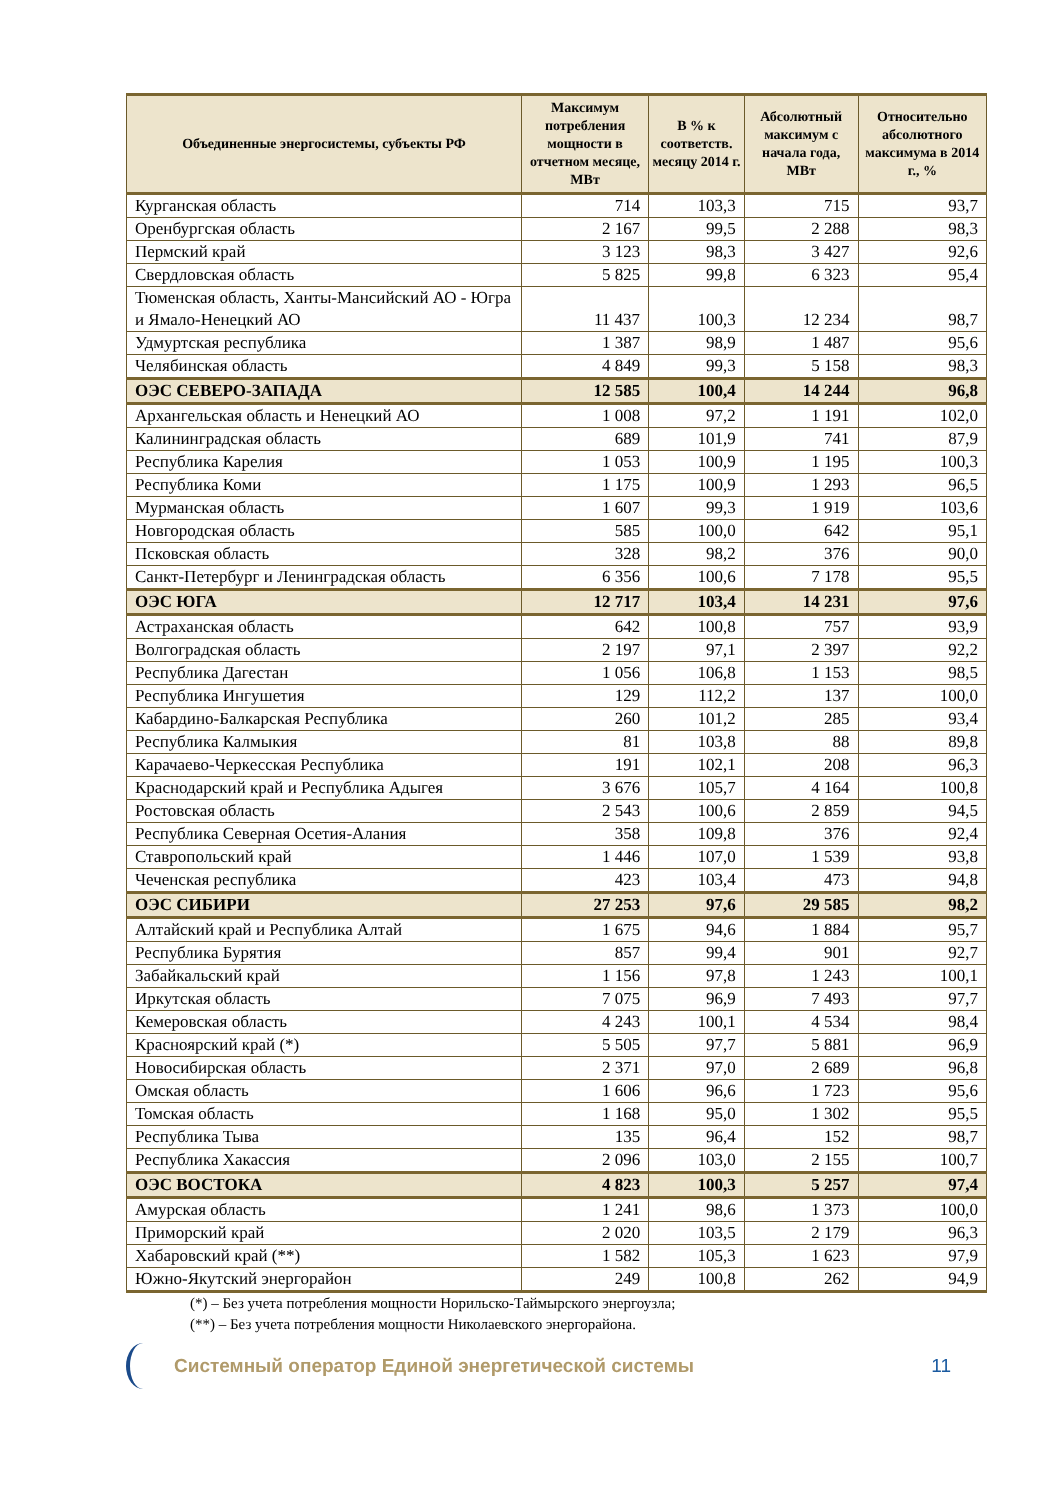| Объединенные энергосистемы, субъекты РФ | Максимум потребления мощности в отчетном месяце, МВт | В % к соответств. месяцу 2014 г. | Абсолютный максимум с начала года, МВт | Относительно абсолютного максимума в 2014 г., % |
| --- | --- | --- | --- | --- |
| Курганская область | 714 | 103,3 | 715 | 93,7 |
| Оренбургская область | 2 167 | 99,5 | 2 288 | 98,3 |
| Пермский край | 3 123 | 98,3 | 3 427 | 92,6 |
| Свердловская область | 5 825 | 99,8 | 6 323 | 95,4 |
| Тюменская область, Ханты-Мансийский АО - Югра и Ямало-Ненецкий АО | 11 437 | 100,3 | 12 234 | 98,7 |
| Удмуртская республика | 1 387 | 98,9 | 1 487 | 95,6 |
| Челябинская область | 4 849 | 99,3 | 5 158 | 98,3 |
| ОЭС СЕВЕРО-ЗАПАДА | 12 585 | 100,4 | 14 244 | 96,8 |
| Архангельская область и Ненецкий АО | 1 008 | 97,2 | 1 191 | 102,0 |
| Калининградская область | 689 | 101,9 | 741 | 87,9 |
| Республика Карелия | 1 053 | 100,9 | 1 195 | 100,3 |
| Республика Коми | 1 175 | 100,9 | 1 293 | 96,5 |
| Мурманская область | 1 607 | 99,3 | 1 919 | 103,6 |
| Новгородская область | 585 | 100,0 | 642 | 95,1 |
| Псковская область | 328 | 98,2 | 376 | 90,0 |
| Санкт-Петербург и Ленинградская область | 6 356 | 100,6 | 7 178 | 95,5 |
| ОЭС ЮГА | 12 717 | 103,4 | 14 231 | 97,6 |
| Астраханская область | 642 | 100,8 | 757 | 93,9 |
| Волгоградская область | 2 197 | 97,1 | 2 397 | 92,2 |
| Республика Дагестан | 1 056 | 106,8 | 1 153 | 98,5 |
| Республика Ингушетия | 129 | 112,2 | 137 | 100,0 |
| Кабардино-Балкарская Республика | 260 | 101,2 | 285 | 93,4 |
| Республика Калмыкия | 81 | 103,8 | 88 | 89,8 |
| Карачаево-Черкесская Республика | 191 | 102,1 | 208 | 96,3 |
| Краснодарский край и Республика Адыгея | 3 676 | 105,7 | 4 164 | 100,8 |
| Ростовская область | 2 543 | 100,6 | 2 859 | 94,5 |
| Республика Северная Осетия-Алания | 358 | 109,8 | 376 | 92,4 |
| Ставропольский край | 1 446 | 107,0 | 1 539 | 93,8 |
| Чеченская республика | 423 | 103,4 | 473 | 94,8 |
| ОЭС СИБИРИ | 27 253 | 97,6 | 29 585 | 98,2 |
| Алтайский край и Республика Алтай | 1 675 | 94,6 | 1 884 | 95,7 |
| Республика Бурятия | 857 | 99,4 | 901 | 92,7 |
| Забайкальский край | 1 156 | 97,8 | 1 243 | 100,1 |
| Иркутская область | 7 075 | 96,9 | 7 493 | 97,7 |
| Кемеровская область | 4 243 | 100,1 | 4 534 | 98,4 |
| Красноярский край (*) | 5 505 | 97,7 | 5 881 | 96,9 |
| Новосибирская область | 2 371 | 97,0 | 2 689 | 96,8 |
| Омская область | 1 606 | 96,6 | 1 723 | 95,6 |
| Томская область | 1 168 | 95,0 | 1 302 | 95,5 |
| Республика Тыва | 135 | 96,4 | 152 | 98,7 |
| Республика Хакассия | 2 096 | 103,0 | 2 155 | 100,7 |
| ОЭС ВОСТОКА | 4 823 | 100,3 | 5 257 | 97,4 |
| Амурская область | 1 241 | 98,6 | 1 373 | 100,0 |
| Приморский край | 2 020 | 103,5 | 2 179 | 96,3 |
| Хабаровский край (**) | 1 582 | 105,3 | 1 623 | 97,9 |
| Южно-Якутский энергорайон | 249 | 100,8 | 262 | 94,9 |
(*) – Без учета потребления мощности Норильско-Таймырского энергоузла;
(**) – Без учета потребления мощности Николаевского энергорайона.
Системный оператор Единой энергетической системы
11